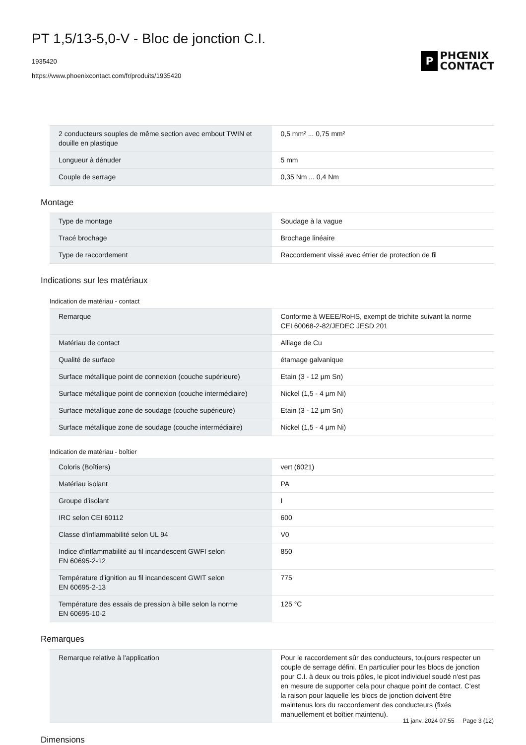PT 1,5/13-5,0-V - Bloc de jonction C.I.
1935420
https://www.phoenixcontact.com/fr/produits/1935420
P
PHŒNIX
CONTACT
| 2 conducteurs souples de même section avec embout TWIN et douille en plastique | 0,5 mm² ... 0,75 mm² |
| Longueur à dénuder | 5 mm |
| Couple de serrage | 0,35 Nm ... 0,4 Nm |
Montage
| Type de montage | Soudage à la vague |
| Tracé brochage | Brochage linéaire |
| Type de raccordement | Raccordement vissé avec étrier de protection de fil |
Indications sur les matériaux
Indication de matériau - contact
| Remarque | Conforme à WEEE/RoHS, exempt de trichite suivant la norme CEI 60068-2-82/JEDEC JESD 201 |
| Matériau de contact | Alliage de Cu |
| Qualité de surface | étamage galvanique |
| Surface métallique point de connexion (couche supérieure) | Etain (3 - 12 µm Sn) |
| Surface métallique point de connexion (couche intermédiaire) | Nickel (1,5 - 4 µm Ni) |
| Surface métallique zone de soudage (couche supérieure) | Etain (3 - 12 µm Sn) |
| Surface métallique zone de soudage (couche intermédiaire) | Nickel (1,5 - 4 µm Ni) |
Indication de matériau - boîtier
| Coloris (Boîtiers) | vert (6021) |
| Matériau isolant | PA |
| Groupe d'isolant | I |
| IRC selon CEI 60112 | 600 |
| Classe d'inflammabilité selon UL 94 | V0 |
| Indice d'inflammabilité au fil incandescent GWFI selon EN 60695-2-12 | 850 |
| Température d'ignition au fil incandescent GWIT selon EN 60695-2-13 | 775 |
| Température des essais de pression à bille selon la norme EN 60695-10-2 | 125 °C |
Remarques
| Remarque relative à l'application | Pour le raccordement sûr des conducteurs, toujours respecter un couple de serrage défini. En particulier pour les blocs de jonction pour C.I. à deux ou trois pôles, le picot individuel soudé n'est pas en mesure de supporter cela pour chaque point de contact. C'est la raison pour laquelle les blocs de jonction doivent être maintenus lors du raccordement des conducteurs (fixés manuellement et boîtier maintenu). |
Dimensions
11 janv. 2024 07:55 Page 3 (12)